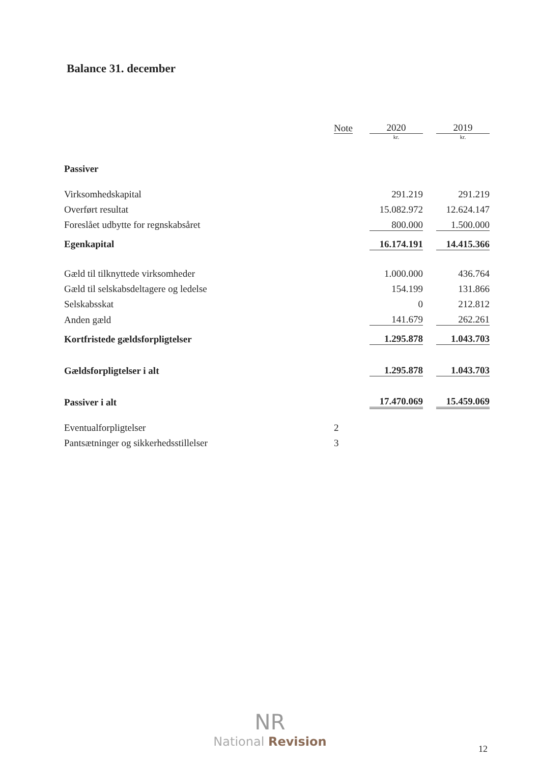Balance 31. december
| | Note | 2020 | | 2019 |
| --- | --- | --- | --- | --- |
| | | kr. | | kr. |
| Passiver | | | | |
| Virksomhedskapital | | 291.219 | | 291.219 |
| Overført resultat | | 15.082.972 | | 12.624.147 |
| Foreslået udbytte for regnskabsåret | | 800.000 | | 1.500.000 |
| Egenkapital | | 16.174.191 | | 14.415.366 |
| Gæld til tilknyttede virksomheder | | 1.000.000 | | 436.764 |
| Gæld til selskabsdeltagere og ledelse | | 154.199 | | 131.866 |
| Selskabsskat | | 0 | | 212.812 |
| Anden gæld | | 141.679 | | 262.261 |
| Kortfristede gældsforpligtelser | | 1.295.878 | | 1.043.703 |
| Gældsforpligtelser i alt | | 1.295.878 | | 1.043.703 |
| Passiver i alt | | 17.470.069 | | 15.459.069 |
| Eventualforpligtelser | 2 | | | |
| Pantsætninger og sikkerhedsstillelser | 3 | | | |
NR
National Revision
12